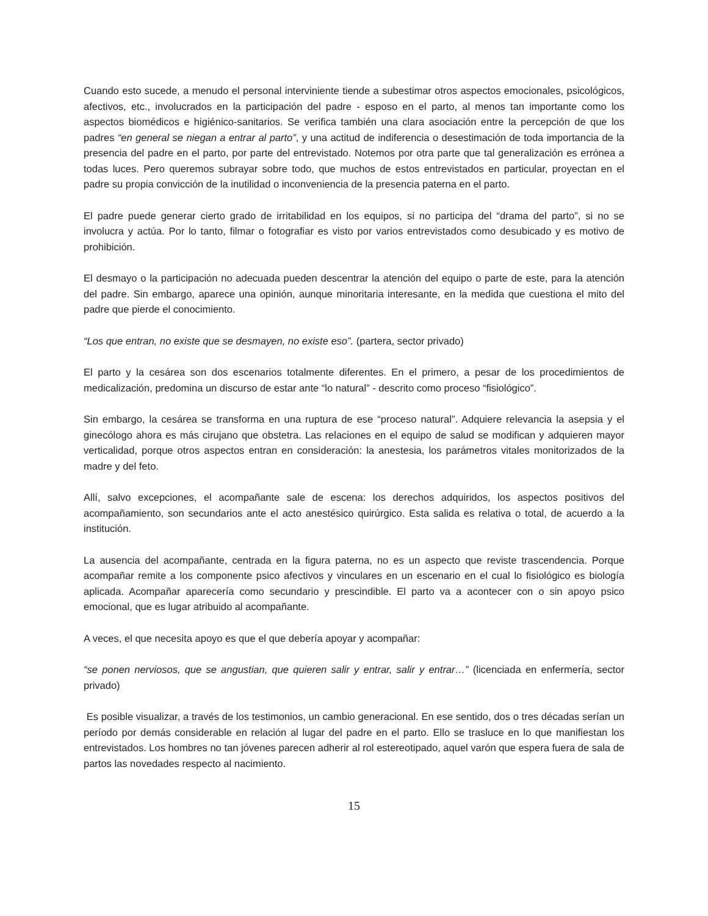Cuando esto sucede, a menudo el personal interviniente tiende a subestimar otros aspectos emocionales, psicológicos, afectivos, etc., involucrados en la participación del padre - esposo en el parto, al menos tan importante como los aspectos biomédicos e higiénico-sanitarios. Se verifica también una clara asociación entre la percepción de que los padres “en general se niegan a entrar al parto”, y una actitud de indiferencia o desestimación de toda importancia de la presencia del padre en el parto, por parte del entrevistado. Notemos por otra parte que tal generalización es errónea a todas luces. Pero queremos subrayar sobre todo, que muchos de estos entrevistados en particular, proyectan en el padre su propia convicción de la inutilidad o inconveniencia de la presencia paterna en el parto.
El padre puede generar cierto grado de irritabilidad en los equipos, si no participa del “drama del parto”, si no se involucra y actúa. Por lo tanto, filmar o fotografiar es visto por varios entrevistados como desubicado y es motivo de prohibición.
El desmayo o la participación no adecuada pueden descentrar la atención del equipo o parte de este, para la atención del padre. Sin embargo, aparece una opinión, aunque minoritaria interesante, en la medida que cuestiona el mito del padre que pierde el conocimiento.
“Los que entran, no existe que se desmayen, no existe eso”. (partera, sector privado)
El parto y la cesárea son dos escenarios totalmente diferentes. En el primero, a pesar de los procedimientos de medicalización, predomina un discurso de estar ante “lo natural” - descrito como proceso “fisiológico”.
Sin embargo, la cesárea se transforma en una ruptura de ese “proceso natural”. Adquiere relevancia la asepsia y el ginecólogo ahora es más cirujano que obstetra. Las relaciones en el equipo de salud se modifican y adquieren mayor verticalidad, porque otros aspectos entran en consideración: la anestesia, los parámetros vitales monitorizados de la madre y del feto.
Allí, salvo excepciones, el acompañante sale de escena: los derechos adquiridos, los aspectos positivos del acompañamiento, son secundarios ante el acto anestésico quirúrgico. Esta salida es relativa o total, de acuerdo a la institución.
La ausencia del acompañante, centrada en la figura paterna, no es un aspecto que reviste trascendencia. Porque acompañar remite a los componente psico afectivos y vinculares en un escenario en el cual lo fisiológico es biología aplicada. Acompañar aparecería como secundario y prescindible. El parto va a acontecer con o sin apoyo psico emocional, que es lugar atribuido al acompañante.
A veces, el que necesita apoyo es que el que debería apoyar y acompañar:
“se ponen nerviosos, que se angustian, que quieren salir y entrar, salir y entrar…” (licenciada en enfermería, sector privado)
Es posible visualizar, a través de los testimonios, un cambio generacional. En ese sentido, dos o tres décadas serían un período por demás considerable en relación al lugar del padre en el parto. Ello se trasluce en lo que manifiestan los entrevistados. Los hombres no tan jóvenes parecen adherir al rol estereotipado, aquel varón que espera fuera de sala de partos las novedades respecto al nacimiento.
15